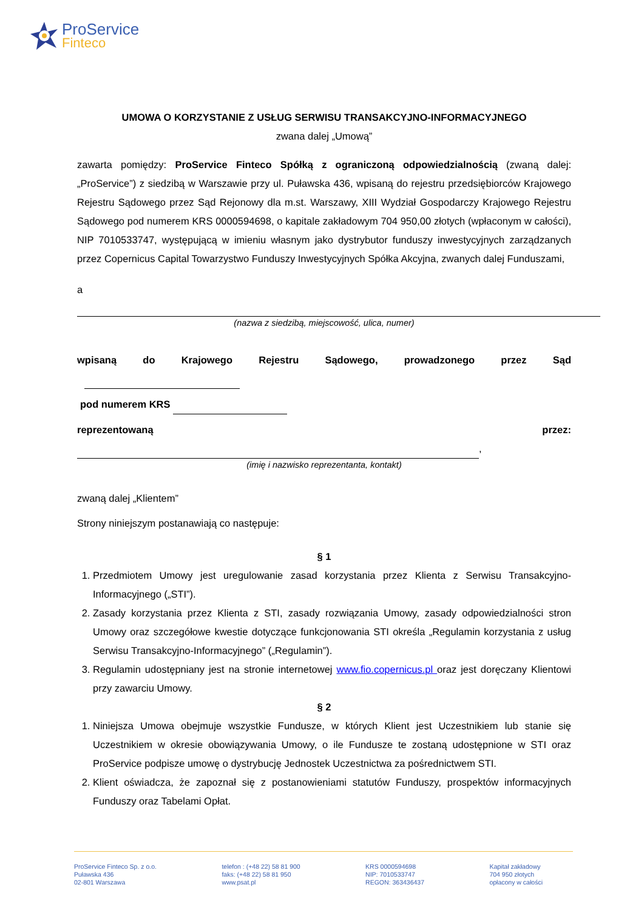ProService
Finteco
UMOWA O KORZYSTANIE Z USŁUG SERWISU TRANSAKCYJNO-INFORMACYJNEGO
zwana dalej „Umową”
zawarta pomiędzy: ProService Finteco Spółką z ograniczoną odpowiedzialnością (zwaną dalej: „ProService”) z siedzibą w Warszawie przy ul. Puławska 436, wpisaną do rejestru przedsiębiorców Krajowego Rejestru Sądowego przez Sąd Rejonowy dla m.st. Warszawy, XIII Wydział Gospodarczy Krajowego Rejestru Sądowego pod numerem KRS 0000594698, o kapitale zakładowym 704 950,00 złotych (wpłaconym w całości), NIP 7010533747, występującą w imieniu własnym jako dystrybutor funduszy inwestycyjnych zarządzanych przez Copernicus Capital Towarzystwo Funduszy Inwestycyjnych Spółka Akcyjna, zwanych dalej Funduszami,
a
(nazwa z siedzibą, miejscowość, ulica, numer)
wpisaną do Krajowego Rejestru Sądowego, prowadzonego przez Sąd
pod numerem KRS
reprezentowaną przez: ,
(imię i nazwisko reprezentanta, kontakt)
zwaną dalej „Klientem”
Strony niniejszym postanawiają co następuje:
§ 1
1. Przedmiotem Umowy jest uregulowanie zasad korzystania przez Klienta z Serwisu Transakcyjno-Informacyjnego („STI”).
2. Zasady korzystania przez Klienta z STI, zasady rozwiązania Umowy, zasady odpowiedzialności stron Umowy oraz szczegółowe kwestie dotyczące funkcjonowania STI określa „Regulamin korzystania z usług Serwisu Transakcyjno-Informacyjnego” („Regulamin”).
3. Regulamin udostępniany jest na stronie internetowej www.fio.copernicus.pl oraz jest doręczany Klientowi przy zawarciu Umowy.
§ 2
1. Niniejsza Umowa obejmuje wszystkie Fundusze, w których Klient jest Uczestnikiem lub stanie się Uczestnikiem w okresie obowiązywania Umowy, o ile Fundusze te zostaną udostępnione w STI oraz ProService podpisze umowę o dystrybucję Jednostek Uczestnictwa za pośrednictwem STI.
2. Klient oświadcza, że zapoznał się z postanowieniami statutów Funduszy, prospektów informacyjnych Funduszy oraz Tabelami Opłat.
ProService Finteco Sp. z o.o.
Puławska 436
02-801 Warszawa
telefon : (+48 22) 58 81 900
faks: (+48 22) 58 81 950
www.psat.pl
KRS 0000594698
NIP: 7010533747
REGON: 363436437
Kapitał zakładowy
704 950 złotych
opłacony w całości